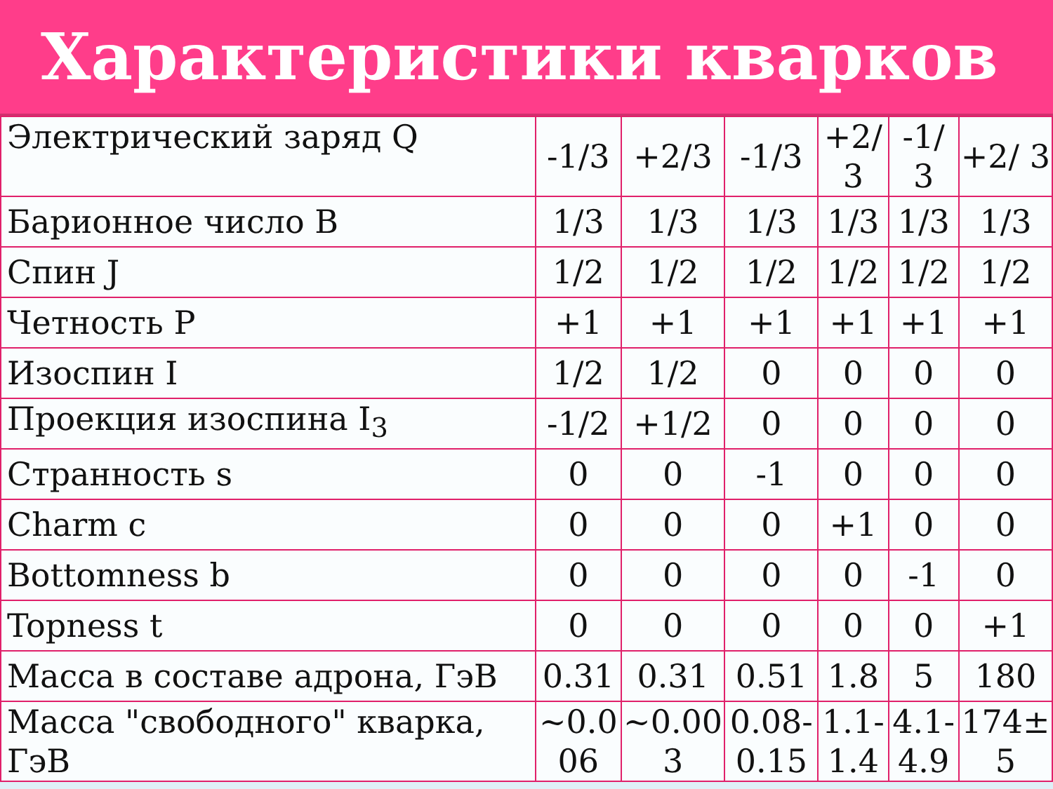Характеристики кварков
| Электрический заряд Q | -1/3 | +2/3 | -1/3 | +2/ 3 | -1/ 3 | +2/ 3 |
| Барионное число B | 1/3 | 1/3 | 1/3 | 1/3 | 1/3 | 1/3 |
| Спин J | 1/2 | 1/2 | 1/2 | 1/2 | 1/2 | 1/2 |
| Четность P | +1 | +1 | +1 | +1 | +1 | +1 |
| Изоспин I | 1/2 | 1/2 | 0 | 0 | 0 | 0 |
| Проекция изоспина I<sub>3</sub> | -1/2 | +1/2 | 0 | 0 | 0 | 0 |
| Странность s | 0 | 0 | -1 | 0 | 0 | 0 |
| Charm c | 0 | 0 | 0 | +1 | 0 | 0 |
| Bottomness b | 0 | 0 | 0 | 0 | -1 | 0 |
| Topness t | 0 | 0 | 0 | 0 | 0 | +1 |
| Масса в составе адрона, ГэВ | 0.31 | 0.31 | 0.51 | 1.8 | 5 | 180 |
| Масса "свободного" кварка, ГэВ | ~0.0 06 | ~0.00 3 | 0.08- 0.15 | 1.1- 1.4 | 4.1- 4.9 | 174± 5 |